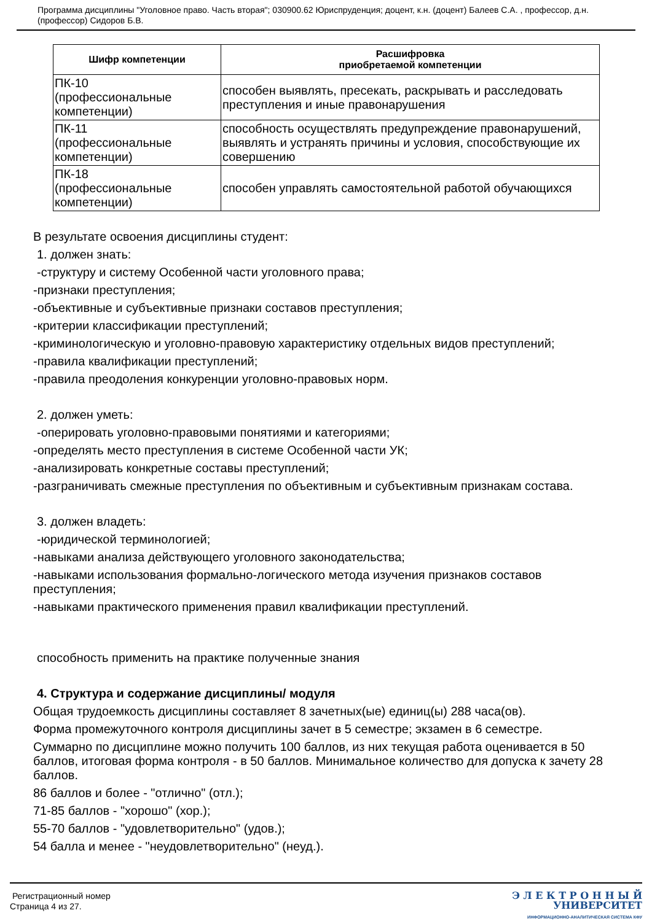Программа дисциплины "Уголовное право. Часть вторая"; 030900.62 Юриспруденция; доцент, к.н. (доцент) Балеев С.А. , профессор, д.н. (профессор) Сидоров Б.В.
| Шифр компетенции | Расшифровка приобретаемой компетенции |
| --- | --- |
| ПК-10 (профессиональные компетенции) | способен выявлять, пресекать, раскрывать и расследовать преступления и иные правонарушения |
| ПК-11 (профессиональные компетенции) | способность осуществлять предупреждение правонарушений, выявлять и устранять причины и условия, способствующие их совершению |
| ПК-18 (профессиональные компетенции) | способен управлять самостоятельной работой обучающихся |
В результате освоения дисциплины студент:
1. должен знать:
-структуру и систему Особенной части уголовного права;
-признаки преступления;
-объективные и субъективные признаки составов преступления;
-критерии классификации преступлений;
-криминологическую и уголовно-правовую характеристику отдельных видов преступлений;
-правила квалификации преступлений;
-правила преодоления конкуренции уголовно-правовых норм.
2. должен уметь:
-оперировать уголовно-правовыми понятиями и категориями;
-определять место преступления в системе Особенной части УК;
-анализировать конкретные составы преступлений;
-разграничивать смежные преступления по объективным и субъективным признакам состава.
3. должен владеть:
-юридической терминологией;
-навыками анализа действующего уголовного законодательства;
-навыками использования формально-логического метода изучения признаков составов преступления;
-навыками практического применения правил квалификации преступлений.
способность применить на практике полученные знания
4. Структура и содержание дисциплины/ модуля
Общая трудоемкость дисциплины составляет 8 зачетных(ые) единиц(ы) 288 часа(ов).
Форма промежуточного контроля дисциплины зачет в 5 семестре; экзамен в 6 семестре.
Суммарно по дисциплине можно получить 100 баллов, из них текущая работа оценивается в 50 баллов, итоговая форма контроля - в 50 баллов. Минимальное количество для допуска к зачету 28 баллов.
86 баллов и более - "отлично" (отл.);
71-85 баллов - "хорошо" (хор.);
55-70 баллов - "удовлетворительно" (удов.);
54 балла и менее - "неудовлетворительно" (неуд.).
Регистрационный номер
Страница 4 из 27.
Э Л Е К Т Р О Н Н Ы Й
УНИВЕРСИТЕТ
ИНФОРМАЦИОННО-АНАЛИТИЧЕСКАЯ СИСТЕМА КФУ